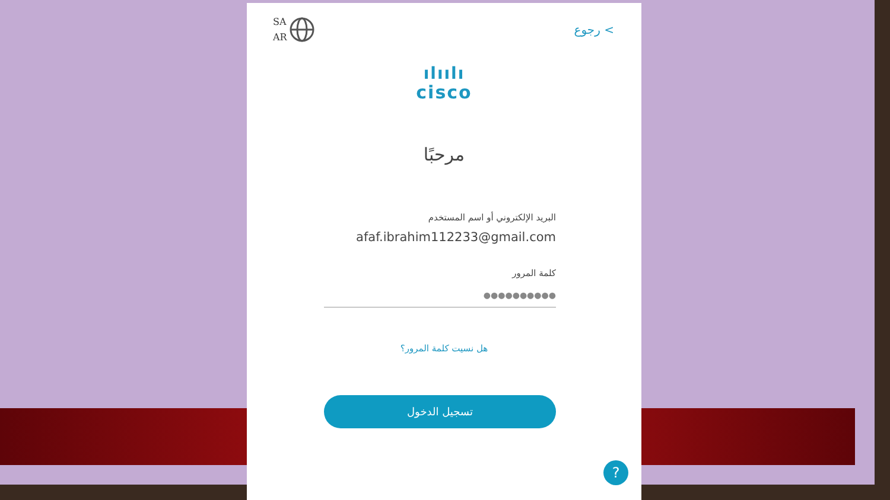SA
AR
رجوع <
ılıılı
cisco
مرحبًا
البريد الإلكتروني أو اسم المستخدم
afaf.ibrahim112233@gmail.com
كلمة المرور
●●●●●●●●●●
هل نسيت كلمة المرور؟
تسجيل الدخول
?